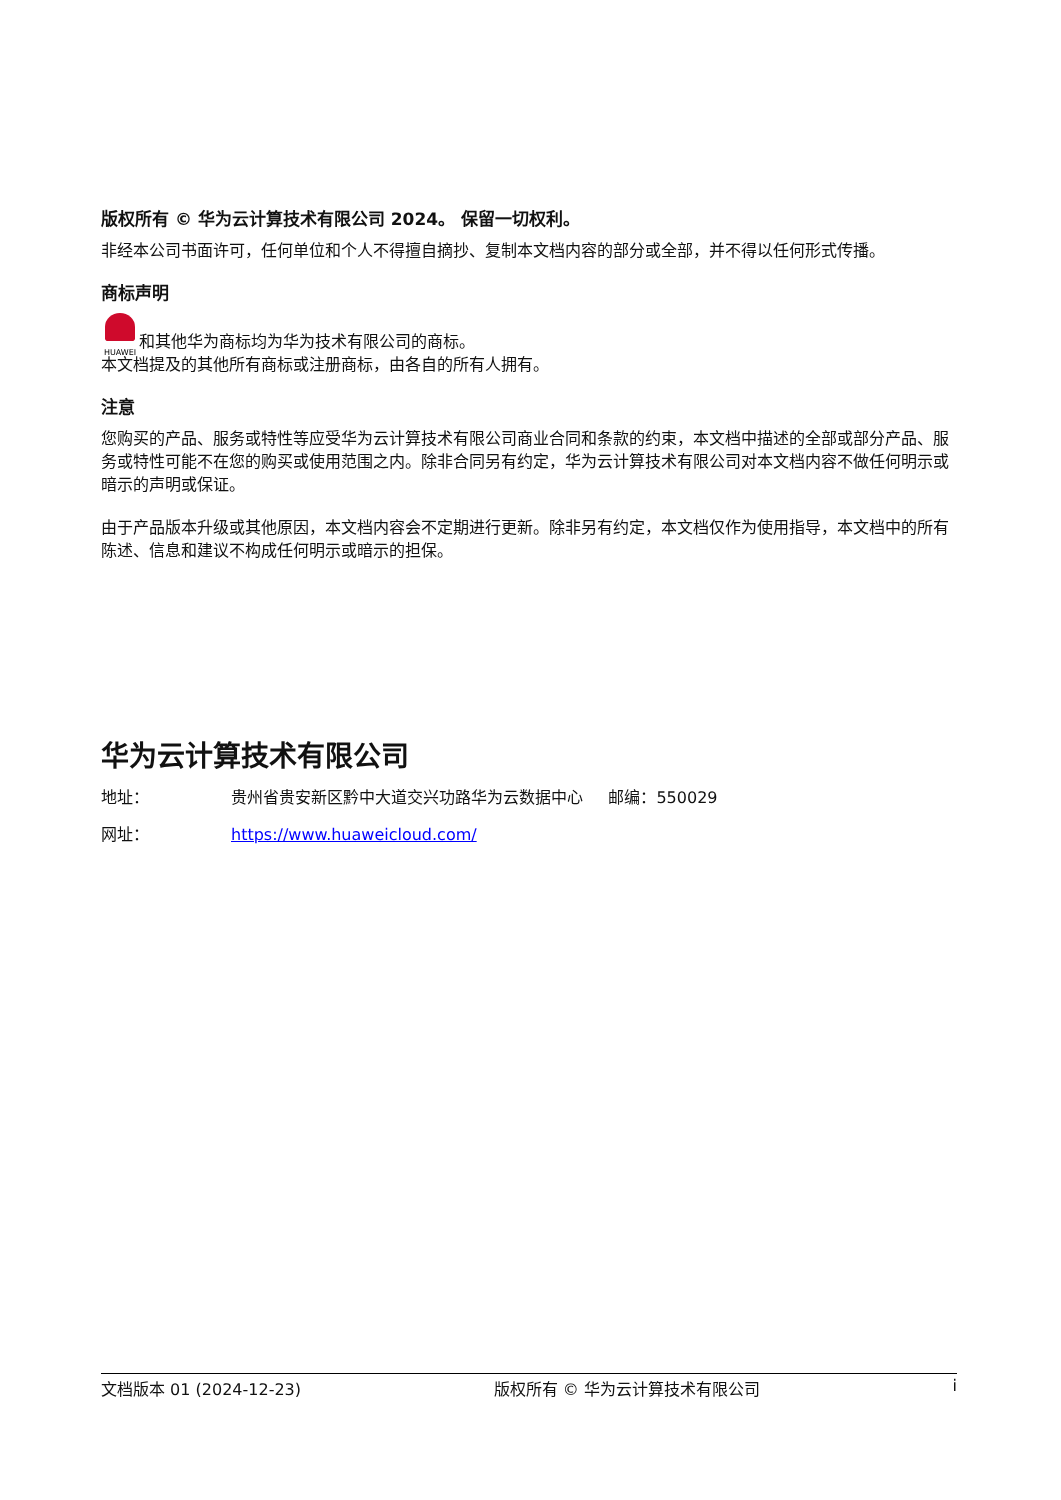版权所有 © 华为云计算技术有限公司 2024。 保留一切权利。
非经本公司书面许可，任何单位和个人不得擅自摘抄、复制本文档内容的部分或全部，并不得以任何形式传播。
商标声明
HUAWEI 和其他华为商标均为华为技术有限公司的商标。
本文档提及的其他所有商标或注册商标，由各自的所有人拥有。
注意
您购买的产品、服务或特性等应受华为云计算技术有限公司商业合同和条款的约束，本文档中描述的全部或部分产品、服务或特性可能不在您的购买或使用范围之内。除非合同另有约定，华为云计算技术有限公司对本文档内容不做任何明示或暗示的声明或保证。
由于产品版本升级或其他原因，本文档内容会不定期进行更新。除非另有约定，本文档仅作为使用指导，本文档中的所有陈述、信息和建议不构成任何明示或暗示的担保。
华为云计算技术有限公司
地址： 贵州省贵安新区黔中大道交兴功路华为云数据中心 邮编：550029
网址： https://www.huaweicloud.com/
文档版本 01 (2024-12-23) 版权所有 © 华为云计算技术有限公司 i